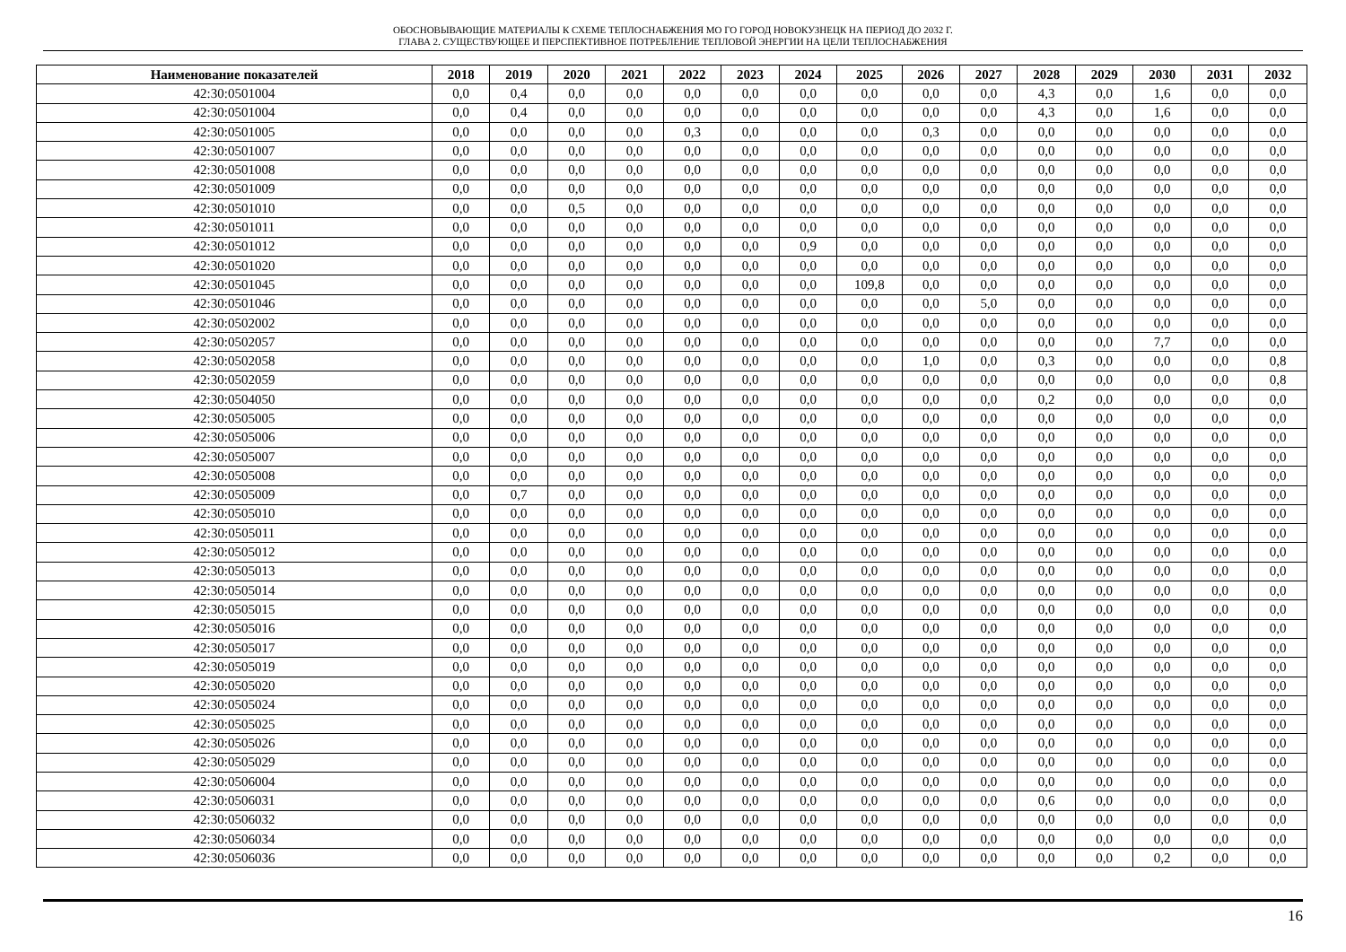ОБОСНОВЫВАЮЩИЕ МАТЕРИАЛЫ К СХЕМЕ ТЕПЛОСНАБЖЕНИЯ МО ГО ГОРОД НОВОКУЗНЕЦК НА ПЕРИОД ДО 2032 Г.
ГЛАВА 2. СУЩЕСТВУЮЩЕЕ И ПЕРСПЕКТИВНОЕ ПОТРЕБЛЕНИЕ ТЕПЛОВОЙ ЭНЕРГИИ НА ЦЕЛИ ТЕПЛОСНАБЖЕНИЯ
| Наименование показателей | 2018 | 2019 | 2020 | 2021 | 2022 | 2023 | 2024 | 2025 | 2026 | 2027 | 2028 | 2029 | 2030 | 2031 | 2032 |
| --- | --- | --- | --- | --- | --- | --- | --- | --- | --- | --- | --- | --- | --- | --- | --- |
| 42:30:0501004 | 0,0 | 0,4 | 0,0 | 0,0 | 0,0 | 0,0 | 0,0 | 0,0 | 0,0 | 0,0 | 4,3 | 0,0 | 1,6 | 0,0 | 0,0 |
| 42:30:0501004 | 0,0 | 0,4 | 0,0 | 0,0 | 0,0 | 0,0 | 0,0 | 0,0 | 0,0 | 0,0 | 4,3 | 0,0 | 1,6 | 0,0 | 0,0 |
| 42:30:0501005 | 0,0 | 0,0 | 0,0 | 0,0 | 0,3 | 0,0 | 0,0 | 0,0 | 0,3 | 0,0 | 0,0 | 0,0 | 0,0 | 0,0 | 0,0 |
| 42:30:0501007 | 0,0 | 0,0 | 0,0 | 0,0 | 0,0 | 0,0 | 0,0 | 0,0 | 0,0 | 0,0 | 0,0 | 0,0 | 0,0 | 0,0 | 0,0 |
| 42:30:0501008 | 0,0 | 0,0 | 0,0 | 0,0 | 0,0 | 0,0 | 0,0 | 0,0 | 0,0 | 0,0 | 0,0 | 0,0 | 0,0 | 0,0 | 0,0 |
| 42:30:0501009 | 0,0 | 0,0 | 0,0 | 0,0 | 0,0 | 0,0 | 0,0 | 0,0 | 0,0 | 0,0 | 0,0 | 0,0 | 0,0 | 0,0 | 0,0 |
| 42:30:0501010 | 0,0 | 0,0 | 0,5 | 0,0 | 0,0 | 0,0 | 0,0 | 0,0 | 0,0 | 0,0 | 0,0 | 0,0 | 0,0 | 0,0 | 0,0 |
| 42:30:0501011 | 0,0 | 0,0 | 0,0 | 0,0 | 0,0 | 0,0 | 0,0 | 0,0 | 0,0 | 0,0 | 0,0 | 0,0 | 0,0 | 0,0 | 0,0 |
| 42:30:0501012 | 0,0 | 0,0 | 0,0 | 0,0 | 0,0 | 0,0 | 0,9 | 0,0 | 0,0 | 0,0 | 0,0 | 0,0 | 0,0 | 0,0 | 0,0 |
| 42:30:0501020 | 0,0 | 0,0 | 0,0 | 0,0 | 0,0 | 0,0 | 0,0 | 0,0 | 0,0 | 0,0 | 0,0 | 0,0 | 0,0 | 0,0 | 0,0 |
| 42:30:0501045 | 0,0 | 0,0 | 0,0 | 0,0 | 0,0 | 0,0 | 0,0 | 109,8 | 0,0 | 0,0 | 0,0 | 0,0 | 0,0 | 0,0 | 0,0 |
| 42:30:0501046 | 0,0 | 0,0 | 0,0 | 0,0 | 0,0 | 0,0 | 0,0 | 0,0 | 0,0 | 5,0 | 0,0 | 0,0 | 0,0 | 0,0 | 0,0 |
| 42:30:0502002 | 0,0 | 0,0 | 0,0 | 0,0 | 0,0 | 0,0 | 0,0 | 0,0 | 0,0 | 0,0 | 0,0 | 0,0 | 0,0 | 0,0 | 0,0 |
| 42:30:0502057 | 0,0 | 0,0 | 0,0 | 0,0 | 0,0 | 0,0 | 0,0 | 0,0 | 0,0 | 0,0 | 0,0 | 0,0 | 7,7 | 0,0 | 0,0 |
| 42:30:0502058 | 0,0 | 0,0 | 0,0 | 0,0 | 0,0 | 0,0 | 0,0 | 0,0 | 1,0 | 0,0 | 0,3 | 0,0 | 0,0 | 0,0 | 0,8 |
| 42:30:0502059 | 0,0 | 0,0 | 0,0 | 0,0 | 0,0 | 0,0 | 0,0 | 0,0 | 0,0 | 0,0 | 0,0 | 0,0 | 0,0 | 0,0 | 0,8 |
| 42:30:0504050 | 0,0 | 0,0 | 0,0 | 0,0 | 0,0 | 0,0 | 0,0 | 0,0 | 0,0 | 0,0 | 0,2 | 0,0 | 0,0 | 0,0 | 0,0 |
| 42:30:0505005 | 0,0 | 0,0 | 0,0 | 0,0 | 0,0 | 0,0 | 0,0 | 0,0 | 0,0 | 0,0 | 0,0 | 0,0 | 0,0 | 0,0 | 0,0 |
| 42:30:0505006 | 0,0 | 0,0 | 0,0 | 0,0 | 0,0 | 0,0 | 0,0 | 0,0 | 0,0 | 0,0 | 0,0 | 0,0 | 0,0 | 0,0 | 0,0 |
| 42:30:0505007 | 0,0 | 0,0 | 0,0 | 0,0 | 0,0 | 0,0 | 0,0 | 0,0 | 0,0 | 0,0 | 0,0 | 0,0 | 0,0 | 0,0 | 0,0 |
| 42:30:0505008 | 0,0 | 0,0 | 0,0 | 0,0 | 0,0 | 0,0 | 0,0 | 0,0 | 0,0 | 0,0 | 0,0 | 0,0 | 0,0 | 0,0 | 0,0 |
| 42:30:0505009 | 0,0 | 0,7 | 0,0 | 0,0 | 0,0 | 0,0 | 0,0 | 0,0 | 0,0 | 0,0 | 0,0 | 0,0 | 0,0 | 0,0 | 0,0 |
| 42:30:0505010 | 0,0 | 0,0 | 0,0 | 0,0 | 0,0 | 0,0 | 0,0 | 0,0 | 0,0 | 0,0 | 0,0 | 0,0 | 0,0 | 0,0 | 0,0 |
| 42:30:0505011 | 0,0 | 0,0 | 0,0 | 0,0 | 0,0 | 0,0 | 0,0 | 0,0 | 0,0 | 0,0 | 0,0 | 0,0 | 0,0 | 0,0 | 0,0 |
| 42:30:0505012 | 0,0 | 0,0 | 0,0 | 0,0 | 0,0 | 0,0 | 0,0 | 0,0 | 0,0 | 0,0 | 0,0 | 0,0 | 0,0 | 0,0 | 0,0 |
| 42:30:0505013 | 0,0 | 0,0 | 0,0 | 0,0 | 0,0 | 0,0 | 0,0 | 0,0 | 0,0 | 0,0 | 0,0 | 0,0 | 0,0 | 0,0 | 0,0 |
| 42:30:0505014 | 0,0 | 0,0 | 0,0 | 0,0 | 0,0 | 0,0 | 0,0 | 0,0 | 0,0 | 0,0 | 0,0 | 0,0 | 0,0 | 0,0 | 0,0 |
| 42:30:0505015 | 0,0 | 0,0 | 0,0 | 0,0 | 0,0 | 0,0 | 0,0 | 0,0 | 0,0 | 0,0 | 0,0 | 0,0 | 0,0 | 0,0 | 0,0 |
| 42:30:0505016 | 0,0 | 0,0 | 0,0 | 0,0 | 0,0 | 0,0 | 0,0 | 0,0 | 0,0 | 0,0 | 0,0 | 0,0 | 0,0 | 0,0 | 0,0 |
| 42:30:0505017 | 0,0 | 0,0 | 0,0 | 0,0 | 0,0 | 0,0 | 0,0 | 0,0 | 0,0 | 0,0 | 0,0 | 0,0 | 0,0 | 0,0 | 0,0 |
| 42:30:0505019 | 0,0 | 0,0 | 0,0 | 0,0 | 0,0 | 0,0 | 0,0 | 0,0 | 0,0 | 0,0 | 0,0 | 0,0 | 0,0 | 0,0 | 0,0 |
| 42:30:0505020 | 0,0 | 0,0 | 0,0 | 0,0 | 0,0 | 0,0 | 0,0 | 0,0 | 0,0 | 0,0 | 0,0 | 0,0 | 0,0 | 0,0 | 0,0 |
| 42:30:0505024 | 0,0 | 0,0 | 0,0 | 0,0 | 0,0 | 0,0 | 0,0 | 0,0 | 0,0 | 0,0 | 0,0 | 0,0 | 0,0 | 0,0 | 0,0 |
| 42:30:0505025 | 0,0 | 0,0 | 0,0 | 0,0 | 0,0 | 0,0 | 0,0 | 0,0 | 0,0 | 0,0 | 0,0 | 0,0 | 0,0 | 0,0 | 0,0 |
| 42:30:0505026 | 0,0 | 0,0 | 0,0 | 0,0 | 0,0 | 0,0 | 0,0 | 0,0 | 0,0 | 0,0 | 0,0 | 0,0 | 0,0 | 0,0 | 0,0 |
| 42:30:0505029 | 0,0 | 0,0 | 0,0 | 0,0 | 0,0 | 0,0 | 0,0 | 0,0 | 0,0 | 0,0 | 0,0 | 0,0 | 0,0 | 0,0 | 0,0 |
| 42:30:0506004 | 0,0 | 0,0 | 0,0 | 0,0 | 0,0 | 0,0 | 0,0 | 0,0 | 0,0 | 0,0 | 0,0 | 0,0 | 0,0 | 0,0 | 0,0 |
| 42:30:0506031 | 0,0 | 0,0 | 0,0 | 0,0 | 0,0 | 0,0 | 0,0 | 0,0 | 0,0 | 0,0 | 0,6 | 0,0 | 0,0 | 0,0 | 0,0 |
| 42:30:0506032 | 0,0 | 0,0 | 0,0 | 0,0 | 0,0 | 0,0 | 0,0 | 0,0 | 0,0 | 0,0 | 0,0 | 0,0 | 0,0 | 0,0 | 0,0 |
| 42:30:0506034 | 0,0 | 0,0 | 0,0 | 0,0 | 0,0 | 0,0 | 0,0 | 0,0 | 0,0 | 0,0 | 0,0 | 0,0 | 0,0 | 0,0 | 0,0 |
| 42:30:0506036 | 0,0 | 0,0 | 0,0 | 0,0 | 0,0 | 0,0 | 0,0 | 0,0 | 0,0 | 0,0 | 0,0 | 0,0 | 0,2 | 0,0 | 0,0 |
16